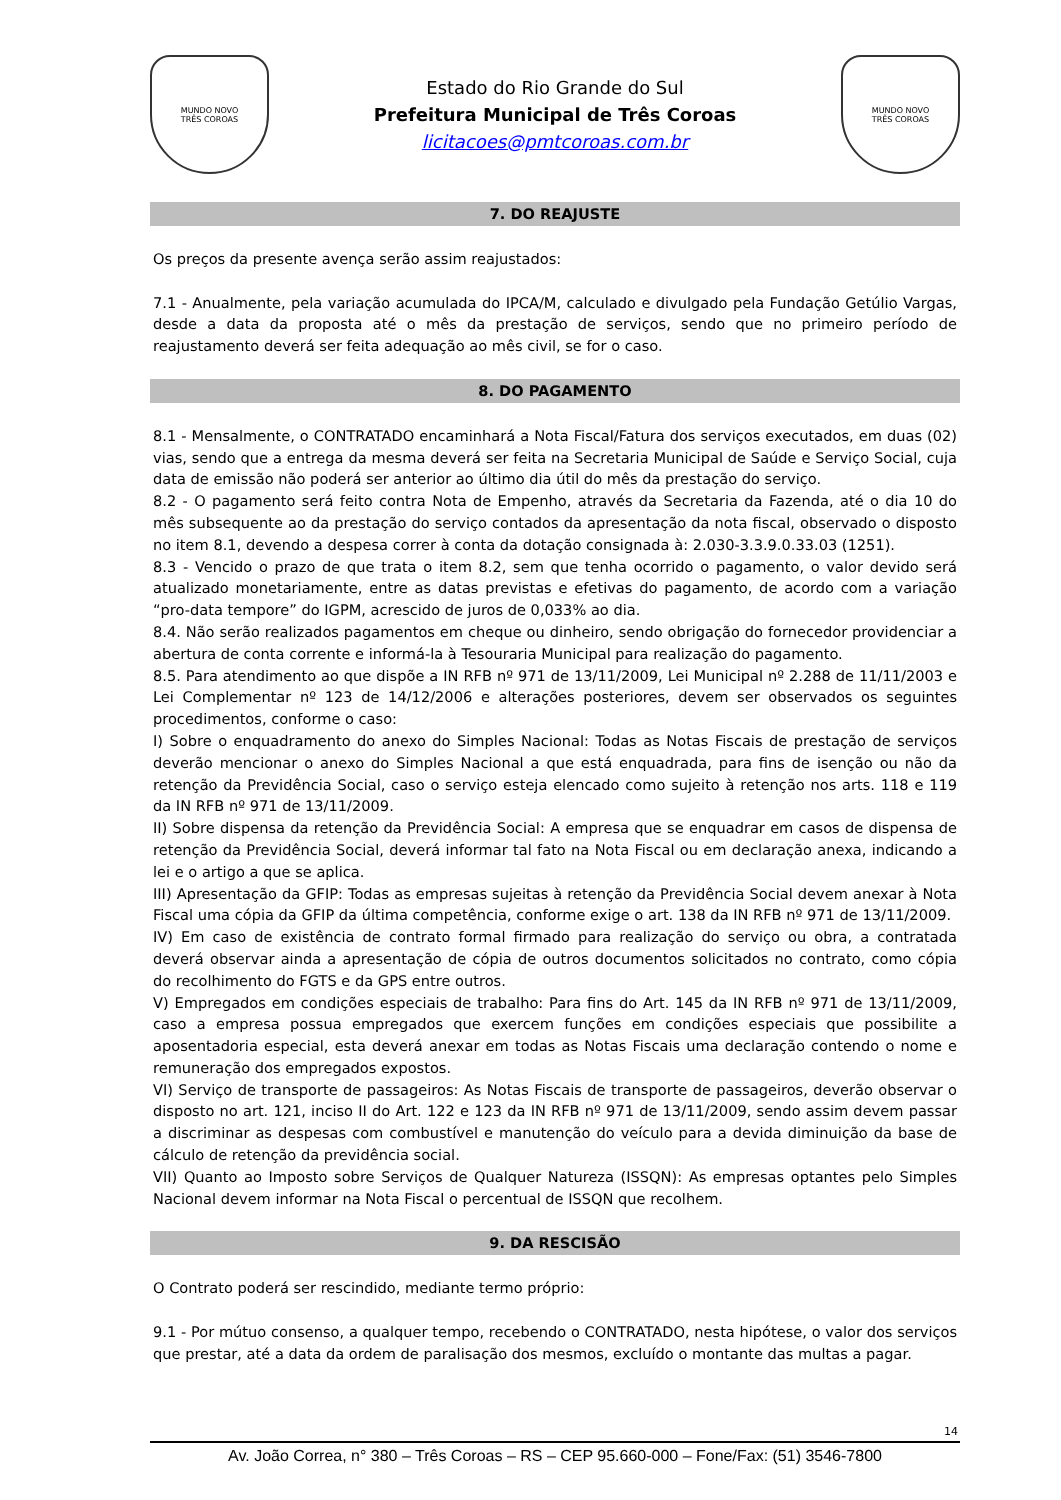MUNDO NOVO
TRÊS COROAS
Estado do Rio Grande do Sul
Prefeitura Municipal de Três Coroas
licitacoes@pmtcoroas.com.br
MUNDO NOVO
TRÊS COROAS
7. DO REAJUSTE
Os preços da presente avença serão assim reajustados:
7.1 - Anualmente, pela variação acumulada do IPCA/M, calculado e divulgado pela Fundação Getúlio Vargas, desde a data da proposta até o mês da prestação de serviços, sendo que no primeiro período de reajustamento deverá ser feita adequação ao mês civil, se for o caso.
8. DO PAGAMENTO
8.1 - Mensalmente, o CONTRATADO encaminhará a Nota Fiscal/Fatura dos serviços executados, em duas (02) vias, sendo que a entrega da mesma deverá ser feita na Secretaria Municipal de Saúde e Serviço Social, cuja data de emissão não poderá ser anterior ao último dia útil do mês da prestação do serviço.
8.2 - O pagamento será feito contra Nota de Empenho, através da Secretaria da Fazenda, até o dia 10 do mês subsequente ao da prestação do serviço contados da apresentação da nota fiscal, observado o disposto no item 8.1, devendo a despesa correr à conta da dotação consignada à: 2.030-3.3.9.0.33.03 (1251).
8.3 - Vencido o prazo de que trata o item 8.2, sem que tenha ocorrido o pagamento, o valor devido será atualizado monetariamente, entre as datas previstas e efetivas do pagamento, de acordo com a variação “pro-data tempore” do IGPM, acrescido de juros de 0,033% ao dia.
8.4. Não serão realizados pagamentos em cheque ou dinheiro, sendo obrigação do fornecedor providenciar a abertura de conta corrente e informá-la à Tesouraria Municipal para realização do pagamento.
8.5. Para atendimento ao que dispõe a IN RFB nº 971 de 13/11/2009, Lei Municipal nº 2.288 de 11/11/2003 e Lei Complementar nº 123 de 14/12/2006 e alterações posteriores, devem ser observados os seguintes procedimentos, conforme o caso:
I) Sobre o enquadramento do anexo do Simples Nacional: Todas as Notas Fiscais de prestação de serviços deverão mencionar o anexo do Simples Nacional a que está enquadrada, para fins de isenção ou não da retenção da Previdência Social, caso o serviço esteja elencado como sujeito à retenção nos arts. 118 e 119 da IN RFB nº 971 de 13/11/2009.
II) Sobre dispensa da retenção da Previdência Social: A empresa que se enquadrar em casos de dispensa de retenção da Previdência Social, deverá informar tal fato na Nota Fiscal ou em declaração anexa, indicando a lei e o artigo a que se aplica.
III) Apresentação da GFIP: Todas as empresas sujeitas à retenção da Previdência Social devem anexar à Nota Fiscal uma cópia da GFIP da última competência, conforme exige o art. 138 da IN RFB nº 971 de 13/11/2009.
IV) Em caso de existência de contrato formal firmado para realização do serviço ou obra, a contratada deverá observar ainda a apresentação de cópia de outros documentos solicitados no contrato, como cópia do recolhimento do FGTS e da GPS entre outros.
V) Empregados em condições especiais de trabalho: Para fins do Art. 145 da IN RFB nº 971 de 13/11/2009, caso a empresa possua empregados que exercem funções em condições especiais que possibilite a aposentadoria especial, esta deverá anexar em todas as Notas Fiscais uma declaração contendo o nome e remuneração dos empregados expostos.
VI) Serviço de transporte de passageiros: As Notas Fiscais de transporte de passageiros, deverão observar o disposto no art. 121, inciso II do Art. 122 e 123 da IN RFB nº 971 de 13/11/2009, sendo assim devem passar a discriminar as despesas com combustível e manutenção do veículo para a devida diminuição da base de cálculo de retenção da previdência social.
VII) Quanto ao Imposto sobre Serviços de Qualquer Natureza (ISSQN): As empresas optantes pelo Simples Nacional devem informar na Nota Fiscal o percentual de ISSQN que recolhem.
9. DA RESCISÃO
O Contrato poderá ser rescindido, mediante termo próprio:
9.1 - Por mútuo consenso, a qualquer tempo, recebendo o CONTRATADO, nesta hipótese, o valor dos serviços que prestar, até a data da ordem de paralisação dos mesmos, excluído o montante das multas a pagar.
14
Av. João Correa, n° 380 – Três Coroas – RS – CEP 95.660-000 – Fone/Fax: (51) 3546-7800